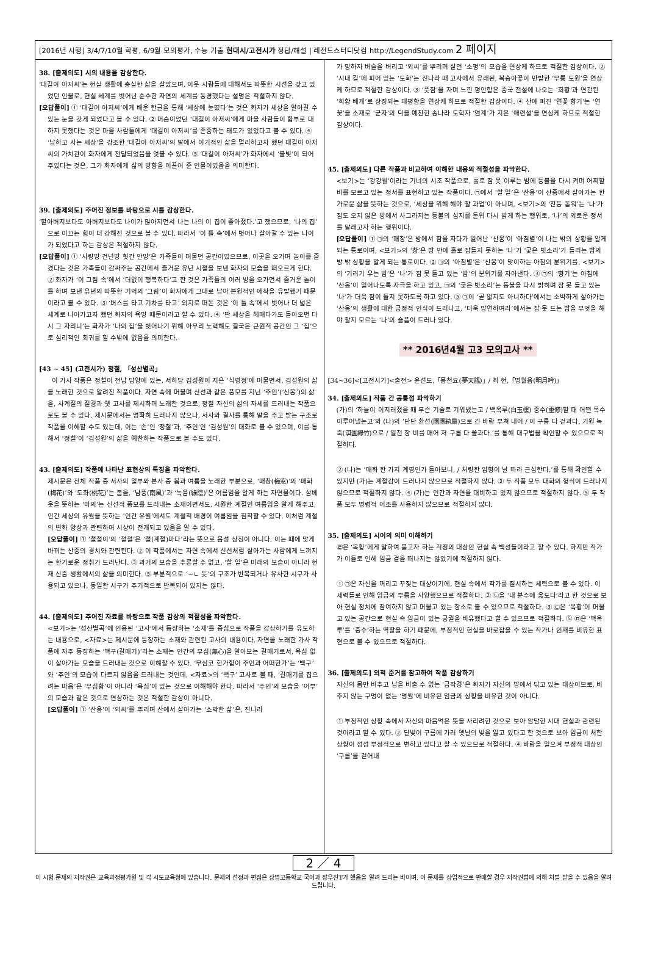[2016년 시행] 3/4/7/10월 학평, 6/9월 모의평가, 수능 기출 현대시/고전시가 정답/해설 | 레전드스터디닷컴 http://LegendStudy.com 2 페이지
38. [출제의도] 시의 내용을 감상한다.
‘대길이 아저씨’는 현실 생활에 충실한 삶을 살았으며, 이웃 사람들에 대해서도 따뜻한 시선을 갖고 있었던 인물로, 현실 세계를 벗어난 순수한 자연의 세계를 동경했다는 설명은 적절하지 않다.
[오답풀이] ① ‘대길이 아저씨’에게 배운 한글을 통해 ‘세상에 눈떴다’는 것은 화자가 세상을 알아갈 수 있는 눈을 갖게 되었다고 볼 수 있다. ② 머슴이었던 ‘대길이 아저씨’에게 마을 사람들이 함부로 대하지 못했다는 것은 마을 사람들에게 ‘대길이 아저씨’를 존중하는 태도가 있었다고 볼 수 있다. ④ ‘남하고 사는 세상’을 강조한 ‘대길이 아저씨’의 말에서 이기적인 삶을 멀리하고자 했던 대길이 아저씨의 가치관이 화자에게 전달되었음을 엿볼 수 있다. ⑤ ‘대길이 아저씨’가 화자에서 ‘불빛’이 되어 주었다는 것은, 그가 화자에게 삶의 방향을 이끌어 준 인물이었음을 의미한다.
39. [출제의도] 주어진 정보를 바탕으로 시를 감상한다.
‘할아버지보다도 아버지보다도 나이가 많아지면서 나는 나의 이 집이 좋아졌다.’고 했으므로, ‘나의 집’으로 이끄는 힘이 더 강해진 것으로 볼 수 있다. 따라서 ‘이 틀 속’에서 벗어나 살아갈 수 있는 나이가 되었다고 하는 감상은 적절하지 않다.
[오답풀이] ① ‘사랑방 건넌방 헛간 안방’은 가족들이 머물던 공간이었으므로, 이곳을 오가며 놀이를 즐겼다는 것은 가족들이 감싸주는 공간에서 즐거운 유년 시절을 보낸 화자의 모습을 떠오르게 한다. ② 화자가 ‘이 그림 속’에서 ‘더없이 행복하다’고 한 것은 가족들의 여러 방을 오가면서 즐거운 놀이를 하며 보낸 유년의 따뜻한 기억의 ‘그림’이 화자에게 그대로 남아 본원적인 애착을 유발했기 때문이라고 볼 수 있다. ③ ‘버스를 타고 기차를 타고’ 외지로 떠돈 것은 ‘이 틀 속’에서 벗어나 더 넓은 세계로 나아가고자 했던 화자의 욕망 때문이라고 할 수 있다. ④ ‘딴 세상을 헤매다가도 돌아오면 다시 그 자리니’는 화자가 ‘나의 집’을 벗어나기 위해 아무리 노력해도 결국은 근원적 공간인 그 ‘집’으로 심리적인 회귀를 할 수밖에 없음을 의미한다.
[43 ~ 45] (고전시가) 정철, 「성산별곡」
이 가사 작품은 정철이 전남 담양에 있는, 서하당 김성원이 지은 ‘식영정’에 머물면서, 김성원의 삶을 노래한 것으로 알려진 작품이다. 자연 속에 머물며 신선과 같은 풍모를 지닌 ‘주인’(‘산옹’)의 삶을, 사계절의 절경과 옛 고사를 제시하며 노래한 것으로, 정철 자신의 삶의 자세를 드러내는 작품으로도 볼 수 있다. 제시문에서는 명확히 드러나지 않으나, 서사와 결사를 통해 말을 주고 받는 구조로 작품을 이해할 수도 있는데, 이는 ‘손’인 ‘정철’과, ‘주인’인 ‘김성원’의 대화로 볼 수 있으며, 이를 통해서 ‘정철’이 ‘김성원’의 삶을 예찬하는 작품으로 볼 수도 있다.
43. [출제의도] 작품에 나타난 표현상의 특징을 파악한다.
제시문은 전체 작품 중 서사의 일부와 본사 중 봄과 여름을 노래한 부분으로, ‘매창(梅窓)’의 ‘매화(梅花)’와 ‘도화(桃花)’는 봄을, ‘남풍(南風)’과 ‘녹음(綠陰)’은 여름임을 알게 하는 자연물이다. 삼베옷을 뜻하는 ‘마의’는 신선적 풍모를 드러내는 소재이면서도, 시원한 계절인 여름임을 알게 해주고, 인간 세상의 유월을 뜻하는 ‘인간 유월’에서도 계절적 배경이 여름임을 짐작할 수 있다. 이처럼 계절의 변화 양상과 관련하여 시상이 전개되고 있음을 알 수 있다.
[오답풀이] ① ‘철철이’의 ‘철철’은 ‘철(계절)마다’라는 뜻으로 음성 상징이 아니다. 이는 때에 맞게 바뀌는 산중의 경치와 관련된다. ② 이 작품에서는 자연 속에서 신선처럼 살아가는 사람에게 느껴지는 한가로운 정취가 드러난다. ③ 과거의 모습을 추론할 수 없고, ‘할 일’은 미래의 모습이 아니라 현재 산중 생활에서의 삶을 의미한다. ⑤ 부분적으로 ‘~ㄴ 듯’의 구조가 반복되거나 유사한 시구가 사용되고 있으나, 동일한 시구가 주기적으로 반복되어 있지는 않다.
44. [출제의도] 주어진 자료를 바탕으로 작품 감상의 적절성을 파악한다.
<보기>는 ‘성산별곡’에 인용된 ‘고사’에서 등장하는 ‘소재’를 중심으로 작품을 감상하기를 유도하는 내용으로, <자료>는 제시문에 등장하는 소재와 관련된 고사의 내용이다. 자연을 노래한 가사 작품에 자주 등장하는 ‘백구(갈매기)’라는 소재는 인간의 무심(無心)을 알아보는 갈매기로서, 욕심 없이 살아가는 모습을 드러내는 것으로 이해할 수 있다. ‘무심코 한가함이 주인과 어떠한가’는 ‘백구’와 ‘주인’의 모습이 다르지 않음을 드러내는 것인데, <자료>의 ‘백구’ 고사로 볼 때, ‘갈매기를 잡으려는 마음’은 ‘무심함’이 아니라 ‘욕심’이 있는 것으로 이해해야 한다. 따라서 ‘주인’의 모습을 ‘어부’의 모습과 같은 것으로 연상하는 것은 적절한 감상이 아니다.
[오답풀이] ① ‘산옹’이 ‘외씨’를 뿌리며 산에서 살아가는 ‘소박한 삶’은, 진나라
가 망하자 벼슬을 버리고 ‘외씨’를 뿌리며 살던 ‘소평’의 모습을 연상케 하므로 적절한 감상이다. ② ‘시내 길’에 피어 있는 ‘도화’는 진나라 때 고사에서 유래된, 복숭아꽃이 만발한 ‘무릉 도원’을 연상케 하므로 적절한 감상이다. ③ ‘풋잠’을 자며 느낀 평안함은 중국 전설에 나오는 ‘희황’과 연관된 ‘희황 베개’로 상징되는 태평함을 연상케 하므로 적절한 감상이다. ④ 산에 퍼진 ‘연꽃 향기’는 ‘연꽃’을 소재로 ‘군자’의 덕을 예찬한 송나라 도학자 ‘염계’가 지은 ‘애련설’을 연상케 하므로 적절한 감상이다.
45. [출제의도] 다른 작품과 비교하여 이해한 내용의 적절성을 파악한다.
<보기>는 ‘강강월’이라는 기녀의 시조 작품으로, 홀로 잠 못 이루는 밤에 등불을 다시 켜며 어찌할 바를 모르고 있는 정서를 표현하고 있는 작품이다. ㉠에서 ‘할 일’은 ‘산옹’이 산중에서 살아가는 한가로운 삶을 뜻하는 것으로, ‘세상을 위해 해야 할 과업’이 아니며, <보기>의 ‘잔등 돋워’는 ‘나’가 잠도 오지 않은 방에서 사그라지는 등불의 심지를 돋워 다시 밝게 하는 행위로, ‘나’의 외로운 정서를 달래고자 하는 행위이다.
[오답풀이] ① ㉠의 ‘매창’은 방에서 잠을 자다가 일어난 ‘산옹’이 ‘아침볕’이 나는 밖의 상황을 알게 되는 통로이며, <보기>의 ‘창’은 방 안에 홀로 잠들지 못하는 ‘나’가 ‘궂은 빗소리’가 들리는 밤의 방 밖 상황을 알게 되는 통로이다. ② ㉠의 ‘아침볕’은 ‘산옹’이 맞이하는 아침의 분위기를, <보기>의 ‘기러기 우는 밤’은 ‘나’가 잠 못 들고 있는 ‘밤’의 분위기를 자아낸다. ③ ㉠의 ‘향기’는 아침에 ‘산옹’이 일어나도록 자극을 하고 있고, ㉠의 ‘궂은 빗소리’는 등불을 다시 밝히며 잠 못 들고 있는 ‘나’가 더욱 잠이 들지 못하도록 하고 있다. ⑤ ㉠이 ‘곧 없지도 아니하다’에서는 소박하게 살아가는 ‘산옹’의 생활에 대한 긍정적 인식이 드러나고, ‘더욱 망연하여라’에서는 잠 못 드는 밤을 무엇을 해야 할지 모르는 ‘나’의 슬픔이 드러나 있다.
** 2016년4월 고3 모의고사 **
[34~36]<[고전시가]<출전> 윤선도,「몽천요(夢天謠)」/ 최 현,「명월음(明月吟)」
34. [출제의도] 작품 간 공통점 파악하기
(가)의 ‘하늘이 이지러졌을 때 무슨 기술로 기워냈는고 / 백옥루(白玉樓) 중수(重修)할 때 어떤 목수 이루어냈는고’와 (나)의 ‘단단 환선(團團紈扇)으로 긴 바람 부쳐 내어 / 이 구름 다 걷과다. 기원 녹죽(淇園綠竹)으로 / 일천 장 비를 매어 저 구름 다 쓸과다.’를 통해 대구법을 확인할 수 있으므로 적절하다.
② (나)는 ‘매화 한 가지 계영인가 돌아보니, / 처량한 암향이 날 따라 근심한다.’를 통해 확인할 수 있지만 (가)는 계절감이 드러나지 않으므로 적절하지 않다. ③ 두 작품 모두 대화의 형식이 드러나지 않으므로 적절하지 않다. ④ (가)는 인간과 자연을 대비하고 있지 않으므로 적절하지 않다. ⑤ 두 작품 모두 명령적 어조를 사용하지 않으므로 적절하지 않다.
35. [출제의도] 시어의 의미 이해하기
㉣은 ‘옥황’에게 말하여 묻고자 하는 걱정의 대상인 현실 속 백성들이라고 할 수 있다. 하지만 작가가 이들로 인해 임금 곁을 떠나지는 않았기에 적절하지 않다.
① ㉠은 자신을 꺼리고 꾸짖는 대상이기에, 현실 속에서 작가를 질시하는 세력으로 볼 수 있다. 이 세력들로 인해 임금의 부름을 사양했으므로 적절하다. ② ㉡을 ‘내 분수에 옳도다’라고 한 것으로 보아 현실 정치에 참여하지 않고 머물고 있는 장소로 볼 수 있으므로 적절하다. ③ ㉢은 ‘옥황’이 머물고 있는 공간으로 현실 속 임금이 있는 궁궐을 비유했다고 할 수 있으므로 적절하다. ⑤ ㉤은 ‘백옥루’를 ‘중수’하는 역할을 하기 때문에, 부정적인 현실을 바로잡을 수 있는 작가나 인재를 비유한 표현으로 볼 수 있으므로 적절하다.
36. [출제의도] 외적 준거를 참고하여 작품 감상하기
자신의 몸만 비추고 남을 비출 수 없는 ‘금작경’은 화자가 자신의 방에서 닦고 있는 대상이므로, 비추지 않는 구멍이 없는 ‘명월’에 비유된 임금의 상황을 비유한 것이 아니다.
① 부정적인 상황 속에서 자신의 마음먹은 뜻을 사리려한 것으로 보아 암담한 시대 현실과 관련된 것이라고 할 수 있다. ② 달빛이 구름에 가려 옛날의 빛을 잃고 있다고 한 것으로 보아 임금이 처한 상황이 점점 부정적으로 변하고 있다고 할 수 있으므로 적절하다. ④ 바람을 일으켜 부정적 대상인 ‘구름’을 걷어내
2 ／ 4
이 시험 문제의 저작권은 교육과정평가원 및 각 시도교육청에 있습니다. 문제의 선정과 편집은 상명고등학교 국어과 장우진T가 했음을 알려 드리는 바이며, 이 문제를 상업적으로 판매할 경우 저작권법에 의해 처벌 받을 수 있음을 알려 드립니다.